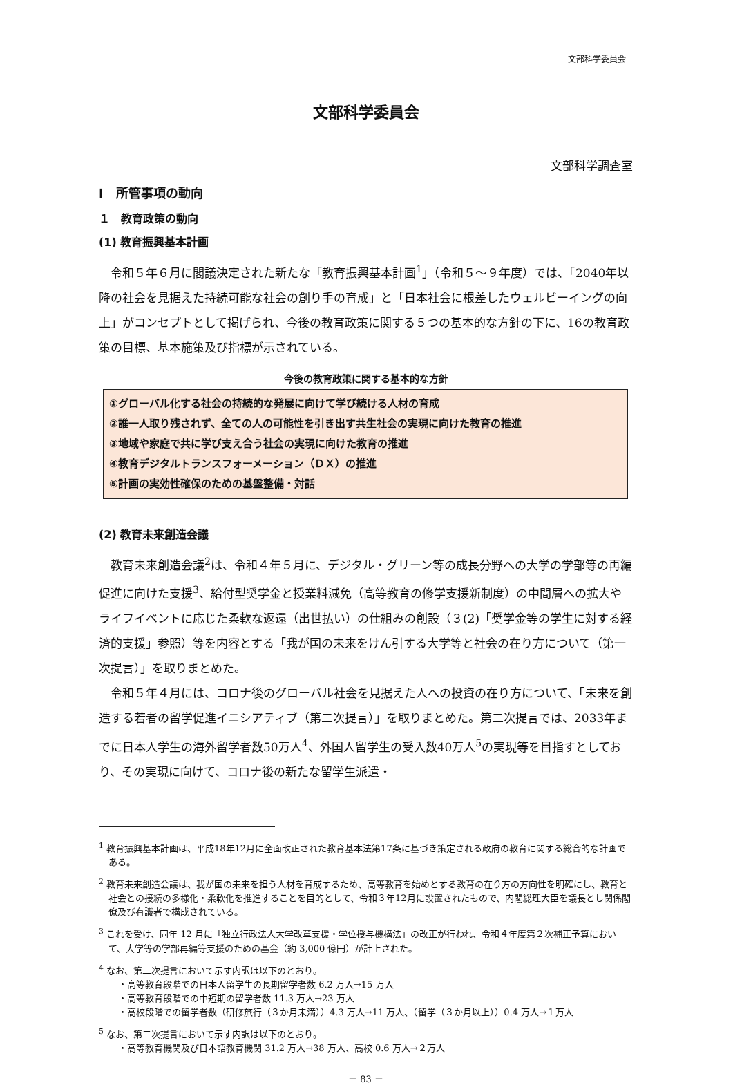文部科学委員会
文部科学委員会
文部科学調査室
Ⅰ　所管事項の動向
１　教育政策の動向
(1) 教育振興基本計画
令和５年６月に閣議決定された新たな「教育振興基本計画<sup>1</sup>」（令和５～９年度）では、「2040年以降の社会を見据えた持続可能な社会の創り手の育成」と「日本社会に根差したウェルビーイングの向上」がコンセプトとして掲げられ、今後の教育政策に関する５つの基本的な方針の下に、16の教育政策の目標、基本施策及び指標が示されている。
今後の教育政策に関する基本的な方針
①グローバル化する社会の持続的な発展に向けて学び続ける人材の育成
②誰一人取り残されず、全ての人の可能性を引き出す共生社会の実現に向けた教育の推進
③地域や家庭で共に学び支え合う社会の実現に向けた教育の推進
④教育デジタルトランスフォーメーション（ＤＸ）の推進
⑤計画の実効性確保のための基盤整備・対話
(2) 教育未来創造会議
教育未来創造会議<sup>2</sup>は、令和４年５月に、デジタル・グリーン等の成長分野への大学の学部等の再編促進に向けた支援<sup>3</sup>、給付型奨学金と授業料減免（高等教育の修学支援新制度）の中間層への拡大やライフイベントに応じた柔軟な返還（出世払い）の仕組みの創設（３(2)「奨学金等の学生に対する経済的支援」参照）等を内容とする「我が国の未来をけん引する大学等と社会の在り方について（第一次提言）」を取りまとめた。
令和５年４月には、コロナ後のグローバル社会を見据えた人への投資の在り方について、「未来を創造する若者の留学促進イニシアティブ（第二次提言）」を取りまとめた。第二次提言では、2033年までに日本人学生の海外留学者数50万人<sup>4</sup>、外国人留学生の受入数40万人<sup>5</sup>の実現等を目指すとしており、その実現に向けて、コロナ後の新たな留学生派遣・
<sup>1</sup> 教育振興基本計画は、平成18年12月に全面改正された教育基本法第17条に基づき策定される政府の教育に関する総合的な計画である。
<sup>2</sup> 教育未来創造会議は、我が国の未来を担う人材を育成するため、高等教育を始めとする教育の在り方の方向性を明確にし、教育と社会との接続の多様化・柔軟化を推進することを目的として、令和３年12月に設置されたもので、内閣総理大臣を議長とし関係閣僚及び有識者で構成されている。
<sup>3</sup> これを受け、同年 12 月に「独立行政法人大学改革支援・学位授与機構法」の改正が行われ、令和４年度第２次補正予算において、大学等の学部再編等支援のための基金（約 3,000 億円）が計上された。
<sup>4</sup> なお、第二次提言において示す内訳は以下のとおり。
・高等教育段階での日本人留学生の長期留学者数 6.2 万人→15 万人
・高等教育段階での中短期の留学者数 11.3 万人→23 万人
・高校段階での留学者数（研修旅行（３か月未満））4.3 万人→11 万人、（留学（３か月以上））0.4 万人→１万人
<sup>5</sup> なお、第二次提言において示す内訳は以下のとおり。
・高等教育機関及び日本語教育機関 31.2 万人→38 万人、高校 0.6 万人→２万人
－ 83 －